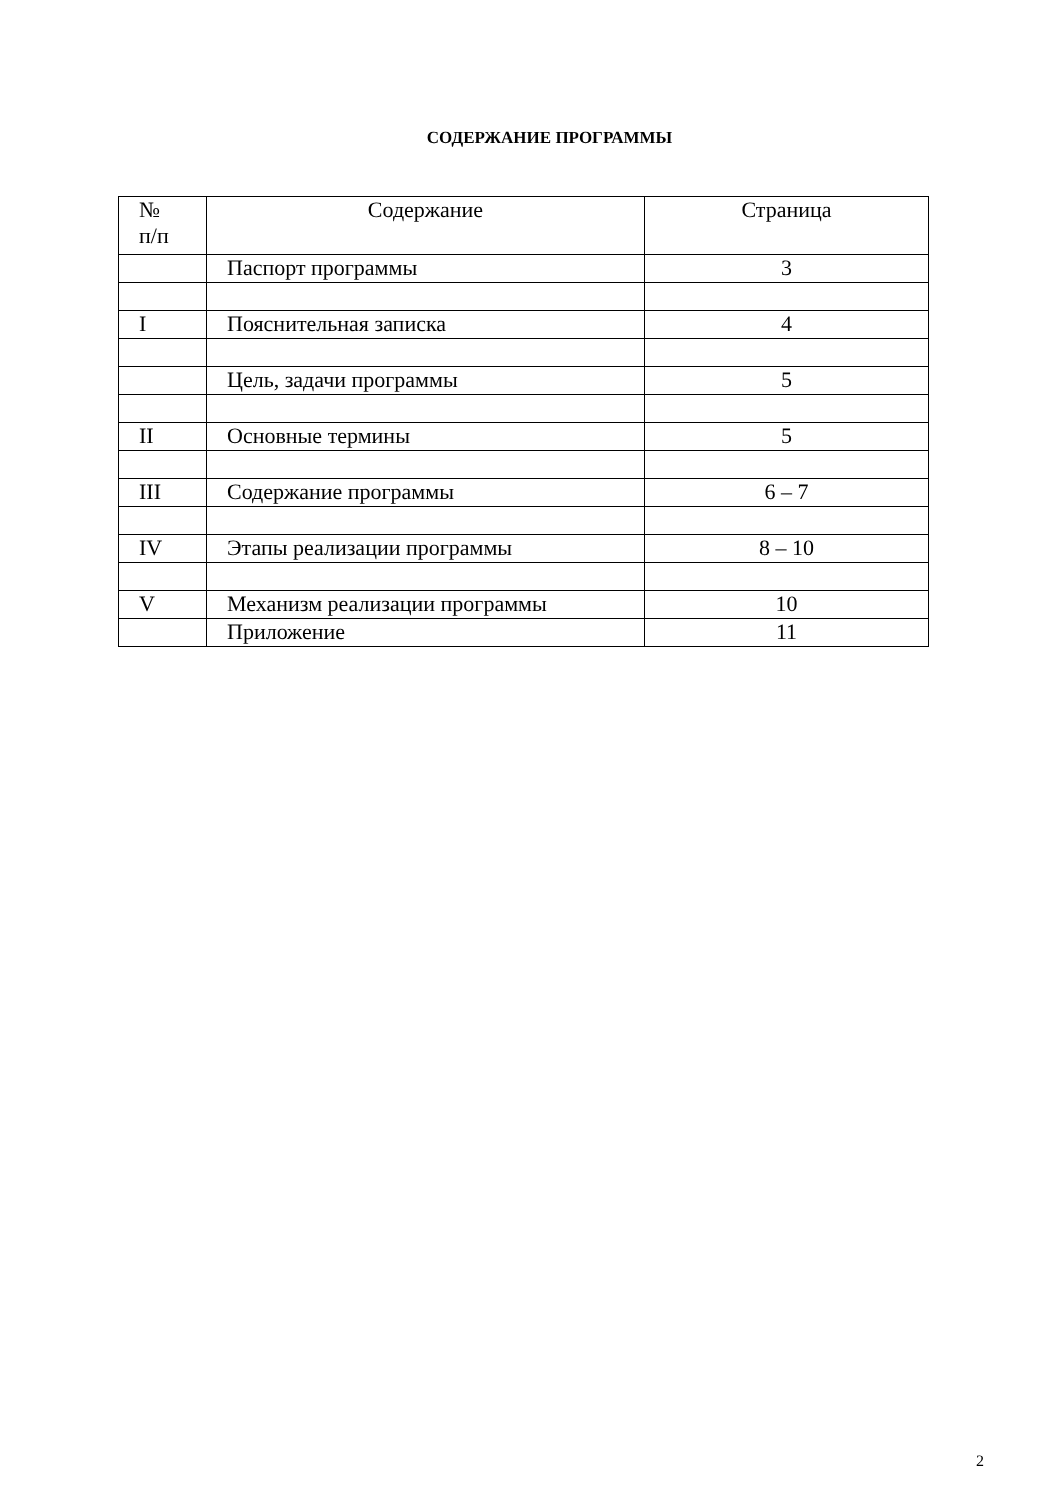СОДЕРЖАНИЕ ПРОГРАММЫ
| № п/п | Содержание | Страница |
| --- | --- | --- |
| | Паспорт программы | 3 |
| I | Пояснительная записка | 4 |
| | Цель, задачи программы | 5 |
| II | Основные термины | 5 |
| III | Содержание программы | 6 – 7 |
| IV | Этапы реализации программы | 8 – 10 |
| V | Механизм реализации программы | 10 |
| | Приложение | 11 |
2